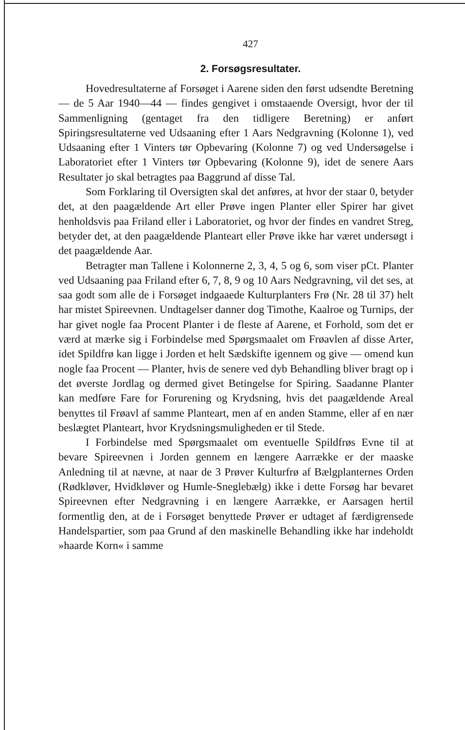427
2. Forsøgsresultater.
Hovedresultaterne af Forsøget i Aarene siden den først udsendte Beretning — de 5 Aar 1940—44 — findes gengivet i omstaaende Oversigt, hvor der til Sammenligning (gentaget fra den tidligere Beretning) er anført Spiringsresultaterne ved Udsaaning efter 1 Aars Nedgravning (Kolonne 1), ved Udsaaning efter 1 Vinters tør Opbevaring (Kolonne 7) og ved Undersøgelse i Laboratoriet efter 1 Vinters tør Opbevaring (Kolonne 9), idet de senere Aars Resultater jo skal betragtes paa Baggrund af disse Tal.
Som Forklaring til Oversigten skal det anføres, at hvor der staar 0, betyder det, at den paagældende Art eller Prøve ingen Planter eller Spirer har givet henholdsvis paa Friland eller i Laboratoriet, og hvor der findes en vandret Streg, betyder det, at den paagældende Planteart eller Prøve ikke har været undersøgt i det paagældende Aar.
Betragter man Tallene i Kolonnerne 2, 3, 4, 5 og 6, som viser pCt. Planter ved Udsaaning paa Friland efter 6, 7, 8, 9 og 10 Aars Nedgravning, vil det ses, at saa godt som alle de i Forsøget indgaaede Kulturplanters Frø (Nr. 28 til 37) helt har mistet Spireevnen. Undtagelser danner dog Timothe, Kaalroe og Turnips, der har givet nogle faa Procent Planter i de fleste af Aarene, et Forhold, som det er værd at mærke sig i Forbindelse med Spørgsmaalet om Frøavlen af disse Arter, idet Spildfrø kan ligge i Jorden et helt Sædskifte igennem og give — omend kun nogle faa Procent — Planter, hvis de senere ved dyb Behandling bliver bragt op i det øverste Jordlag og dermed givet Betingelse for Spiring. Saadanne Planter kan medføre Fare for Forurening og Krydsning, hvis det paagældende Areal benyttes til Frøavl af samme Planteart, men af en anden Stamme, eller af en nær beslægtet Planteart, hvor Krydsningsmuligheden er til Stede.
I Forbindelse med Spørgsmaalet om eventuelle Spildfrøs Evne til at bevare Spireevnen i Jorden gennem en længere Aarrække er der maaske Anledning til at nævne, at naar de 3 Prøver Kulturfrø af Bælgplanternes Orden (Rødkløver, Hvidkløver og Humle-Sneglebælg) ikke i dette Forsøg har bevaret Spireevnen efter Nedgravning i en længere Aarrække, er Aarsagen hertil formentlig den, at de i Forsøget benyttede Prøver er udtaget af færdigrensede Handelspartier, som paa Grund af den maskinelle Behandling ikke har indeholdt »haarde Korn« i samme